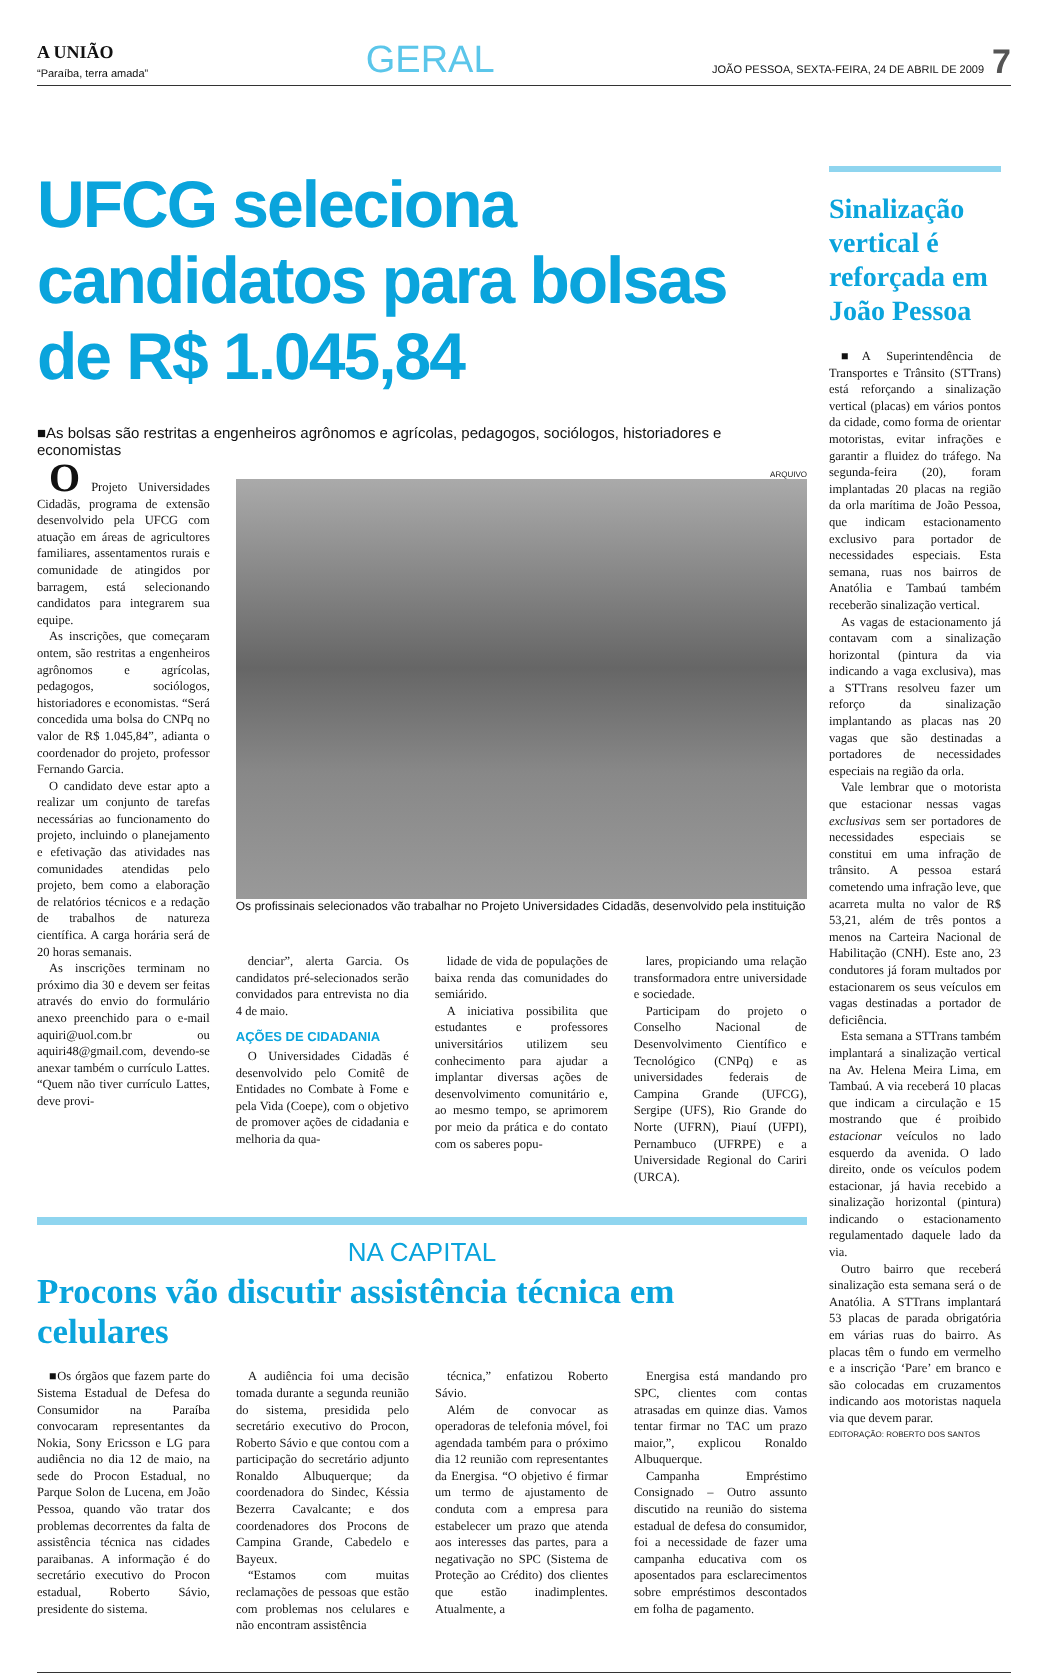A UNIÃO
“Paraíba, terra amada”
GERAL
JOÃO PESSOA, SEXTA-FEIRA, 24 DE ABRIL DE 2009 7
UFCG seleciona candidatos para bolsas de R$ 1.045,84
■As bolsas são restritas a engenheiros agrônomos e agrícolas, pedagogos, sociólogos, historiadores e economistas
O Projeto Universidades Cidadãs, programa de extensão desenvolvido pela UFCG com atuação em áreas de agricultores familiares, assentamentos rurais e comunidade de atingidos por barragem, está selecionando candidatos para integrarem sua equipe.
As inscrições, que começaram ontem, são restritas a engenheiros agrônomos e agrícolas, pedagogos, sociólogos, historiadores e economistas. “Será concedida uma bolsa do CNPq no valor de R$ 1.045,84”, adianta o coordenador do projeto, professor Fernando Garcia.
O candidato deve estar apto a realizar um conjunto de tarefas necessárias ao funcionamento do projeto, incluindo o planejamento e efetivação das atividades nas comunidades atendidas pelo projeto, bem como a elaboração de relatórios técnicos e a redação de trabalhos de natureza científica. A carga horária será de 20 horas semanais.
As inscrições terminam no próximo dia 30 e devem ser feitas através do envio do formulário anexo preenchido para o e-mail aquiri@uol.com.br ou aquiri48@gmail.com, devendo-se anexar também o currículo Lattes. “Quem não tiver currículo Lattes, deve provi-
ARQUIVO
Os profissinais selecionados vão trabalhar no Projeto Universidades Cidadãs, desenvolvido pela instituição
denciar”, alerta Garcia. Os candidatos pré-selecionados serão convidados para entrevista no dia 4 de maio.
AÇÕES DE CIDADANIA
O Universidades Cidadãs é desenvolvido pelo Comitê de Entidades no Combate à Fome e pela Vida (Coepe), com o objetivo de promover ações de cidadania e melhoria da qua-
lidade de vida de populações de baixa renda das comunidades do semiárido.
A iniciativa possibilita que estudantes e professores universitários utilizem seu conhecimento para ajudar a implantar diversas ações de desenvolvimento comunitário e, ao mesmo tempo, se aprimorem por meio da prática e do contato com os saberes popu-
lares, propiciando uma relação transformadora entre universidade e sociedade.
Participam do projeto o Conselho Nacional de Desenvolvimento Científico e Tecnológico (CNPq) e as universidades federais de Campina Grande (UFCG), Sergipe (UFS), Rio Grande do Norte (UFRN), Piauí (UFPI), Pernambuco (UFRPE) e a Universidade Regional do Cariri (URCA).
NA CAPITAL
Procons vão discutir assistência técnica em celulares
■Os órgãos que fazem parte do Sistema Estadual de Defesa do Consumidor na Paraíba convocaram representantes da Nokia, Sony Ericsson e LG para audiência no dia 12 de maio, na sede do Procon Estadual, no Parque Solon de Lucena, em João Pessoa, quando vão tratar dos problemas decorrentes da falta de assistência técnica nas cidades paraibanas. A informação é do secretário executivo do Procon estadual, Roberto Sávio, presidente do sistema.
A audiência foi uma decisão tomada durante a segunda reunião do sistema, presidida pelo secretário executivo do Procon, Roberto Sávio e que contou com a participação do secretário adjunto Ronaldo Albuquerque; da coordenadora do Sindec, Késsia Bezerra Cavalcante; e dos coordenadores dos Procons de Campina Grande, Cabedelo e Bayeux.
“Estamos com muitas reclamações de pessoas que estão com problemas nos celulares e não encontram assistência
técnica,” enfatizou Roberto Sávio.
Além de convocar as operadoras de telefonia móvel, foi agendada também para o próximo dia 12 reunião com representantes da Energisa. “O objetivo é firmar um termo de ajustamento de conduta com a empresa para estabelecer um prazo que atenda aos interesses das partes, para a negativação no SPC (Sistema de Proteção ao Crédito) dos clientes que estão inadimplentes. Atualmente, a
Energisa está mandando pro SPC, clientes com contas atrasadas em quinze dias. Vamos tentar firmar no TAC um prazo maior,”, explicou Ronaldo Albuquerque.
Campanha Empréstimo Consignado – Outro assunto discutido na reunião do sistema estadual de defesa do consumidor, foi a necessidade de fazer uma campanha educativa com os aposentados para esclarecimentos sobre empréstimos descontados em folha de pagamento.
Sinalização vertical é reforçada em João Pessoa
■A Superintendência de Transportes e Trânsito (STTrans) está reforçando a sinalização vertical (placas) em vários pontos da cidade, como forma de orientar motoristas, evitar infrações e garantir a fluidez do tráfego. Na segunda-feira (20), foram implantadas 20 placas na região da orla marítima de João Pessoa, que indicam estacionamento exclusivo para portador de necessidades especiais. Esta semana, ruas nos bairros de Anatólia e Tambaú também receberão sinalização vertical.
As vagas de estacionamento já contavam com a sinalização horizontal (pintura da via indicando a vaga exclusiva), mas a STTrans resolveu fazer um reforço da sinalização implantando as placas nas 20 vagas que são destinadas a portadores de necessidades especiais na região da orla.
Vale lembrar que o motorista que estacionar nessas vagas exclusivas sem ser portadores de necessidades especiais se constitui em uma infração de trânsito. A pessoa estará cometendo uma infração leve, que acarreta multa no valor de R$ 53,21, além de três pontos a menos na Carteira Nacional de Habilitação (CNH). Este ano, 23 condutores já foram multados por estacionarem os seus veículos em vagas destinadas a portador de deficiência.
Esta semana a STTrans também implantará a sinalização vertical na Av. Helena Meira Lima, em Tambaú. A via receberá 10 placas que indicam a circulação e 15 mostrando que é proibido estacionar veículos no lado esquerdo da avenida. O lado direito, onde os veículos podem estacionar, já havia recebido a sinalização horizontal (pintura) indicando o estacionamento regulamentado daquele lado da via.
Outro bairro que receberá sinalização esta semana será o de Anatólia. A STTrans implantará 53 placas de parada obrigatória em várias ruas do bairro. As placas têm o fundo em vermelho e a inscrição ‘Pare’ em branco e são colocadas em cruzamentos indicando aos motoristas naquela via que devem parar.
EDITORAÇÃO: ROBERTO DOS SANTOS